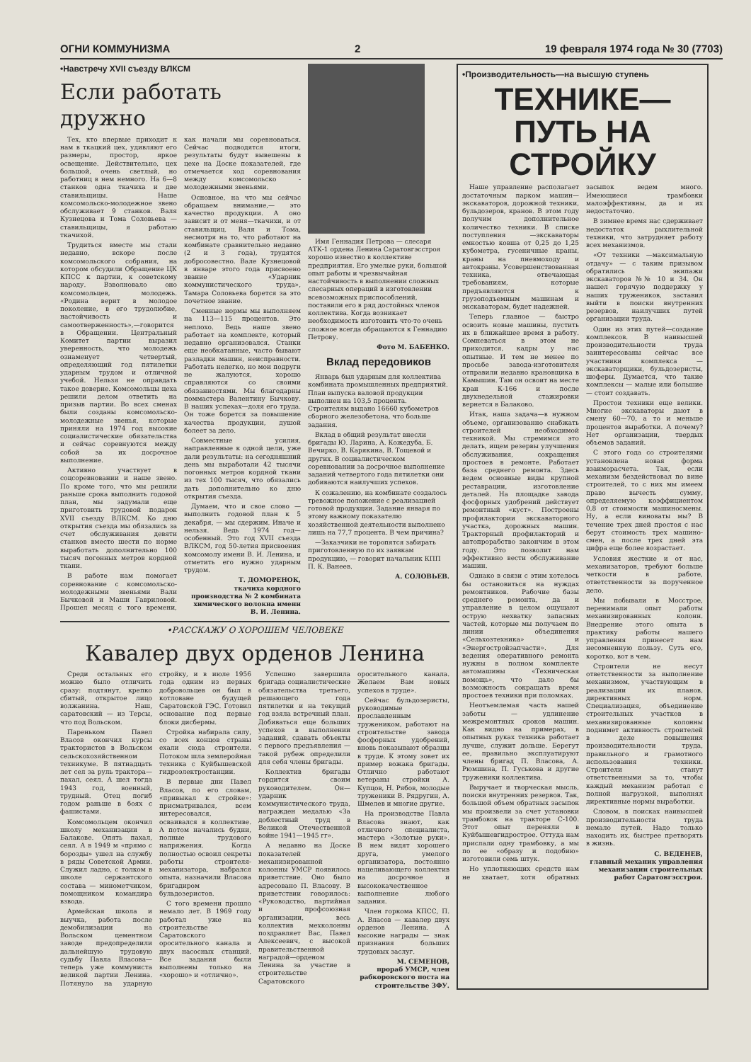ОГНИ КОММУНИЗМА 2 19 февраля 1974 года № 30 (7703)
•Навстречу XVII съезду ВЛКСМ
Если работать дружно
Тех, кто впервые приходит к нам в ткацкий цех, удивляют его размеры, простор, яркое освещение. Действительно, цех большой, очень светлый, но работниц в нем немного. На 6—8 станков одна ткачиха и две ставильщицы. Наше комсомольско-молодежное звено обслуживает 9 станков. Валя Кузнецова и Тома Соловьева — ставильщицы, я работаю ткачихой.
Трудиться вместе мы стали недавно, вскоре после комсомольского собрания, на котором обсудили Обращение ЦК КПСС к партии, к советскому народу. Взволновало оно комсомольцев, молодежь. «Родина верит в молодое поколение, в его трудолюбие, настойчивость и самоотверженность»,—говорится в Обращении. Центральный Комитет партии выразил уверенность, что молодежь ознаменует четвертый, определяющий год пятилетки ударным трудом и отличной учебой. Нельзя не оправдать такое доверие. Комсомольцы цеха решили делом ответить на призыв партии. Во всех сменах были созданы комсомольско-молодежные звенья, которые приняли на 1974 год высокие социалистические обязательства и сейчас соревнуются между собой за их досрочное выполнение.
Активно участвует в соцсоревновании и наше звено. По кроме того, что мы решили раньше срока выполнить годовой план, мы задумали еще приготовить трудовой подарок XVII съезду ВЛКСМ. Ко дню открытия съезда мы обязались за счет обслуживания девяти станков вместо шести по норме выработать дополнительно 100 тысяч погонных метров кордной ткани.
В работе нам помогает соревнование с комсомольско-молодежными звеньями Вали Бычковой и Маши Гавриловой. Прошел месяц с того времени, как начали мы соревноваться. Сейчас подводятся итоги, результаты будут вывешены в цехе на Доске показателей, где отмечается ход соревнования между комсомольско - молодежными звеньями.
Основное, на что мы сейчас обращаем внимание,— это качество продукции. А оно зависит и от меня—ткачихи, и от ставильщиц. Валя и Тома, несмотря на то, что работают на комбинате сравнительно недавно (2 и 3 года), трудятся добросовестно. Вале Кузнецовой в январе этого года присвоено звание «Ударник коммунистического труда», Тамара Соловьева борется за это почетное звание.
Сменные нормы мы выполняем на 113—115 процентов. Это неплохо. Ведь наше звено работает на комплекте, который недавно организовался. Станки еще необкатанные, часто бывают разладки машин, неисправности. Работать нелегко, но мои подруги не жалуются, хорошо справляются со своими обязанностями. Мы благодарны поммастера Валентину Бычкову. В наших успехах—доля его труда. Он тоже борется за повышение качества продукции, душой болеет за дело.
Совместные усилия, направленные к одной цели, уже дали результаты: на сегодняшний день мы выработали 42 тысячи погонных метров кордной ткани из тех 100 тысяч, что обязались дать дополнительно ко дню открытия съезда.
Думаем, что и свое слово — выполнить годовой план к 5 декабря, — мы сдержим. Иначе и нельзя. Ведь 1974 год—особенный. Это год XVII съезда ВЛКСМ, год 50-летия присвоения комсомолу имени В. И. Ленина, и отметить его нужно ударным трудом.
Т. ДОМОРЕНОК,
ткачиха кордного производства № 2 комбината химического волокна имени В. И. Ленина.
Имя Геннадия Петрова — слесаря АТК-1 ордена Ленина Саратовгэсстроя хорошо известно в коллективе предприятия. Его умелые руки, большой опыт работы и чрезвычайная настойчивость в выполнении сложных слесарных операций в изготовлении всевозможных приспособлений, поставили его в ряд достойных членов коллектива. Когда возникает необходимость изготовить что-то очень сложное всегда обращаются к Геннадию Петрову.
Фото М. БАБЕНКО.
Вклад передовиков
Январь был ударным для коллектива комбината промышленных предприятий. План выпуска валовой продукции выполнен на 103,5 процента. Строителям выдано 16660 кубометров сборного железобетона, что больше задания.
Вклад в общий результат внесли бригады Ю. Ларина, А. Кожедуба, Б. Вечирко, В. Карякина, В. Тощевой и других. В социалистическом соревновании за досрочное выполнение заданий четвертого года пятилетки они добиваются наилучших успехов.
К сожалению, на комбинате создалось тревожное положение с реализацией готовой продукции. Задание января по этому важному показателю хозяйственной деятельности выполнено лишь на 77,7 процента. В чем причина?
—Заказчики не торопятся забирать приготовленную по их заявкам продукцию, — говорит начальник КПП П. К. Ванеев.
А. СОЛОВЬЕВ.
•РАССКАЖУ О ХОРОШЕМ ЧЕЛОВЕКЕ
Кавалер двух орденов Ленина
Среди остальных его можно было отличить сразу: подтянут, крепко сбитый, открытое лицо волжанина. Наш, саратовский — из Терсы, что под Вольском.
Пареньком Павел Власов окончил курсы трактористов в Вольском сельскохозяйственном техникуме. В пятнадцать лет сел за руль трактора—пахал, сеял. А шел тогда 1943 год, военный, трудный. Отец погиб годом раньше в боях с фашистами.
Комсомольцем окончил школу механизации в Балакове. Опять пахал, сеял. А в 1949 м «прямо с борозды» ушел на службу в ряды Советской Армии. Служил ладно, с толком в школе сержантского состава — минометчиком, помощником командира взвода.
Армейская школа и выучка, работа после демобилизации на Вольском цементном заводе предопределили дальнейшую трудовую судьбу Павла Власова—теперь уже коммуниста великой партии Ленина. Потянуло на ударную стройку, и в июле 1956 года одним из первых добровольцев он был в котловане будущей Саратовской ГЭС. Готовил основание под первые блоки дисбермы.
Стройка набирала силу, со всех концов страны ехали сюда строители. Потоком шла землеройная техника с Куйбышевской гидроэлектростанции.
В первые дни Павел Власов, по его словам, «привыкал к стройке»: присматривался, всем интересовался, осваивался в коллективе. А потом начались будни, полные трудового напряжения. Когда полностью освоил секреты работы строителя-механизатора, набрался опыта, назначили Власова бригадиром бульдозеристов.
С того времени прошло немало лет. В 1969 году работал уже на строительстве Саратовского оросительного канала и двух насосных станций. Все задания были выполнены только на «хорошо» и «отлично».
Успешно завершила бригада социалистические обязательства третьего, решающего года пятилетки и на текущий год взяла встречный план. Добиваться еще больших успехов в выполнении заданий, сдавать объекты с первого предъявления — такой рубеж определили для себя члены бригады.
Коллектив бригады гордится своим руководителем. Он—ударник коммунистического труда, награжден медалью «За доблестный труд в Великой Отечественной войне 1941—1945 гг».
А недавно на Доске показателей механизированной колонны УМСР появилось приветствие. Оно было адресовано П. Власову. В приветствии говорилось: «Руководство, партийная и профсоюзная организации, весь коллектив мехколонны поздравляет Вас, Павел Алексеевич, с высокой правительственной наградой—орденом Ленина за участие в строительстве Саратовского оросительного канала. Желаем Вам новых успехов в труде».
Сейчас бульдозеристы, руководимые прославленным тружеником, работают на строительстве завода фосфорных удобрений, вновь показывают образцы в труде. К этому зовет их пример вожака бригады. Отлично работают ветераны стройки А. Купцов, Н. Рябов, молодые труженики В. Рядругин, А. Шмелев и многие другие.
На производстве Павла Власова знают, как отличного специалиста, мастера «Золотые руки». В нем видят хорошего друга, умелого организатора, постоянно нацеливающего коллектив на досрочное и высококачественное выполнение любого задания.
Член горкома КПСС, П. А. Власов — кавалер двух орденов Ленина. А высокие награды — знак признания больших трудовых заслуг.
М. СЕМЕНОВ,
прораб УМСР, член рабкоровского поста на строительстве ЗФУ.
•Производительность—на высшую ступень
ТЕХНИКЕ—
ПУТЬ НА СТРОЙКУ
Наше управление располагает достаточным парком машин—экскаваторов, дорожной техники, бульдозеров, кранов. В этом году получим дополнительное количество техники. В списке поступления —экскаваторы емкостью ковша от 0,25 до 1,25 кубометра, гусеничные краны, краны на пневмоходу и автокраны. Усовершенствованная техника, отвечающая требованиям, которые предъявляются к грузоподъемным машинам и экскаваторам, будет надежней.
Теперь главное — быстро освоить новые машины, пустить их в ближайшее время в работу. Сомневаться в этом не приходится, кадры у нас опытные. И тем не менее по просьбе завода-изготовителя отправили недавно крановщика в Камышин. Там он освоит на месте кран К-166 и после двухнедельной стажировки вернется в Балаково.
Итак, наша задача—в нужном объеме, организованно снабжать строителей необходимой техникой. Мы стремимся это делать, ищем резервы улучшения обслуживания, сокращения простоев в ремонте. Работает база среднего ремонта. Здесь ведем основные виды крупной реставрации, изготовление деталей. На площадке завода фосфорных удобрений действует ремонтный «куст». Построены профилактории экскаваторного участка, дорожных машин. Тракторный профилакторий и автопрорабство закончим в этом году. Это позволит нам эффективно вести обслуживание машин.
Однако в связи с этим хотелось бы остановиться на нуждах ремонтников. Рабочие базы среднего ремонта, да и управление в целом ощущают острую нехватку запасных частей, которые мы получаем по линии объединения «Сельхозтехника» и «Энергостройзапчасти». Для ведения оперативного ремонта нужны в полном комплекте автомашины «Техническая помощь», что дало бы возможность сокращать время простоев техники при поломках.
Неотъемлемая часть нашей заботы — удлинение межремонтных сроков машин. Как видно на примерах, в опытных руках техника работает лучше, служит дольше. Берегут ее, правильно эксплуатируют члены бригад П. Власова, А. Рюмшина, П. Гуськова и другие труженики коллектива.
Выручает и творческая мысль, поиски внутренних резервов. Так, большой объем обратных засыпок мы произвели за счет установки трамбовок на тракторе С-100. Этот опыт переняли в Куйбышевгидрострое. Оттуда нам прислали одну трамбовку, а мы по ее «образу и подобию» изготовили семь штук.
Но уплотняющих средств нам не хватает, хотя обратных засыпок ведем много. Имеющиеся трамбовки малоэффективны, да и их недостаточно.
В зимнее время нас сдерживает недостаток рыхлительной техники, что затрудняет работу всех механизмов.
«От техники —максимальную отдачу» — с таким призывом обратились экипажи экскаваторов №№ 10 и 34. Он нашел горячую поддержку у наших тружеников, заставил выйти в поиски внутренних резервов, наилучших путей организации труда.
Один из этих путей—создание комплексов. В наивысшей производительности труда заинтересованы сейчас все участники комплекса — экскаваторщики, бульдозеристы, шоферы. Думается, что такие комплексы — малые или большие — стоит создавать.
Простои техники еще велики. Многие экскаваторы дают в смену 60—70, а то и меньше процентов выработки. А почему? Нет организации, твердых объемов заданий.
С этого года со строителями установлена новая форма взаиморасчета. Так, если механизм бездействовал по вине строителей, то с них мы имеем право вычесть сумму, определяемую коэффициентом 0,8 от стоимости машиносмены. Ну, а если виноваты мы? В течение трех дней простоя с нас берут стоимость трех машино-смен, а после трех дней эта цифра еще более возрастает.
Условия жесткие и от нас, механизаторов, требуют больше четкости в работе, ответственности за порученное дело.
Мы побывали в Мосстрое, перенимали опыт работы механизированных колонн. Внедрение этого опыта в практику работы нашего управления принесет нам несомненную пользу. Суть его, коротко, вот в чем.
Строители не несут ответственности за выполнение механизмом, участвующим в реализации их планов, директивных норм. Специализация, объединение строительных участков в механизированные колонны поднимет активность строителей в деле повышения производительности труда, правильного и грамотного использования техники. Строители станут ответственными за то, чтобы каждый механизм работал с полной нагрузкой, выполнял директивные нормы выработки.
Словом, в поисках наивысшей производительности труда немало путей. Надо только находить их, быстрее претворять в жизнь.
С. ВЕДЕНЕВ,
главный механик управления механизации строительных работ Саратовгэсстроя.